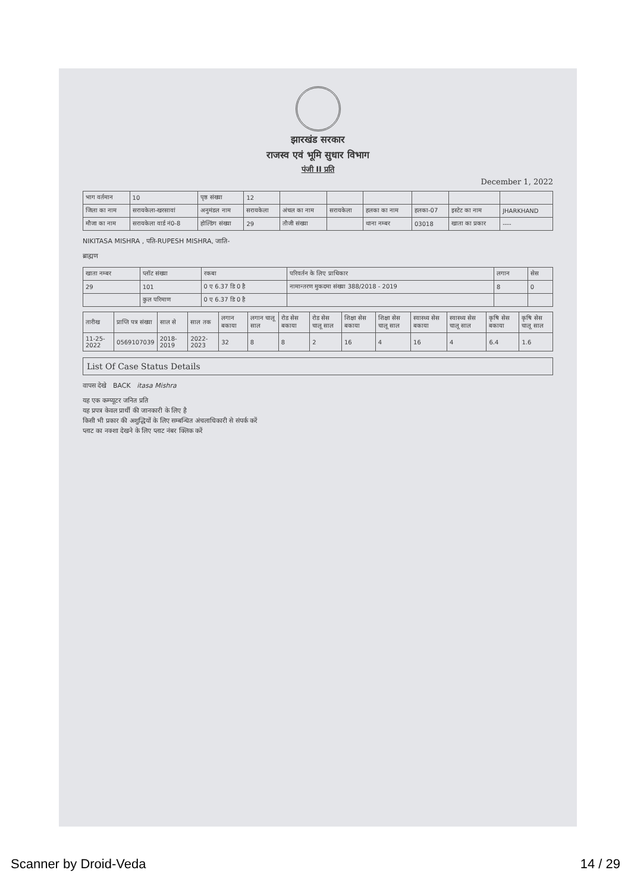झारखंड सरकार
राजस्व एवं भूमि सुधार विभाग
पंजी II प्रति
December 1, 2022
| भाग वर्तमान | 10 | पृष्ठ संख्या | 12 | | | | | | |
| जिला का नाम | सरायकेला-खरसावां | अनुमंडल नाम | सरायकेला | अंचल का नाम | सरायकेला | हलका का नाम | हलका-07 | इस्टेट का नाम | JHARKHAND |
| मौजा का नाम | सरायकेला वार्ड नं0-8 | होल्डिंग संख्या | 29 | तौजी संख्या | | थाना नम्बर | 03018 | खाता का प्रकार | ---- |
NIKITASA MISHRA , पति-RUPESH MISHRA, जाति-
ब्राह्मण
| खाता नम्बर | प्लॉट संख्या | रकबा | परिवर्तन के लिए प्राधिकार | लगान | सेस |
| --- | --- | --- | --- | --- | --- |
| 29 | 101 | 0 ए 6.37 डि 0 है | नामान्तरण मुकदमा संख्या 388/2018 - 2019 | 8 | 0 |
| | कुल परिमाण | 0 ए 6.37 डि 0 है | | | |
| तारीख | प्राप्ति पत्र संख्या | साल से | साल तक | लगान बकाया | लगान चालू साल | रोड सेस बकाया | रोड सेस चालू साल | शिक्षा सेस बकाया | शिक्षा सेस चालू साल | स्वास्थ्य सेस बकाया | स्वास्थ्य सेस चालू साल | कृषि सेस बकाया | कृषि सेस चालू साल |
| --- | --- | --- | --- | --- | --- | --- | --- | --- | --- | --- | --- | --- | --- |
| 11-25-2022 | 0569107039 | 2018-2019 | 2022-2023 | 32 | 8 | 8 | 2 | 16 | 4 | 16 | 4 | 6.4 | 1.6 |
List Of Case Status Details
वापस देखे BACK itasa Mishra
यह एक कम्प्यूटर जनित प्रति
यह प्रपत्र केवल प्रार्थी की जानकारी के लिए है
किसी भी प्रकार की अशुद्धियों के लिए सम्बन्धित अंचलाधिकारी से संपर्क करें
प्लाट का नक्शा देखने के लिए प्लाट नंबर क्लिक करें
Scanner by Droid-Veda 14 / 29